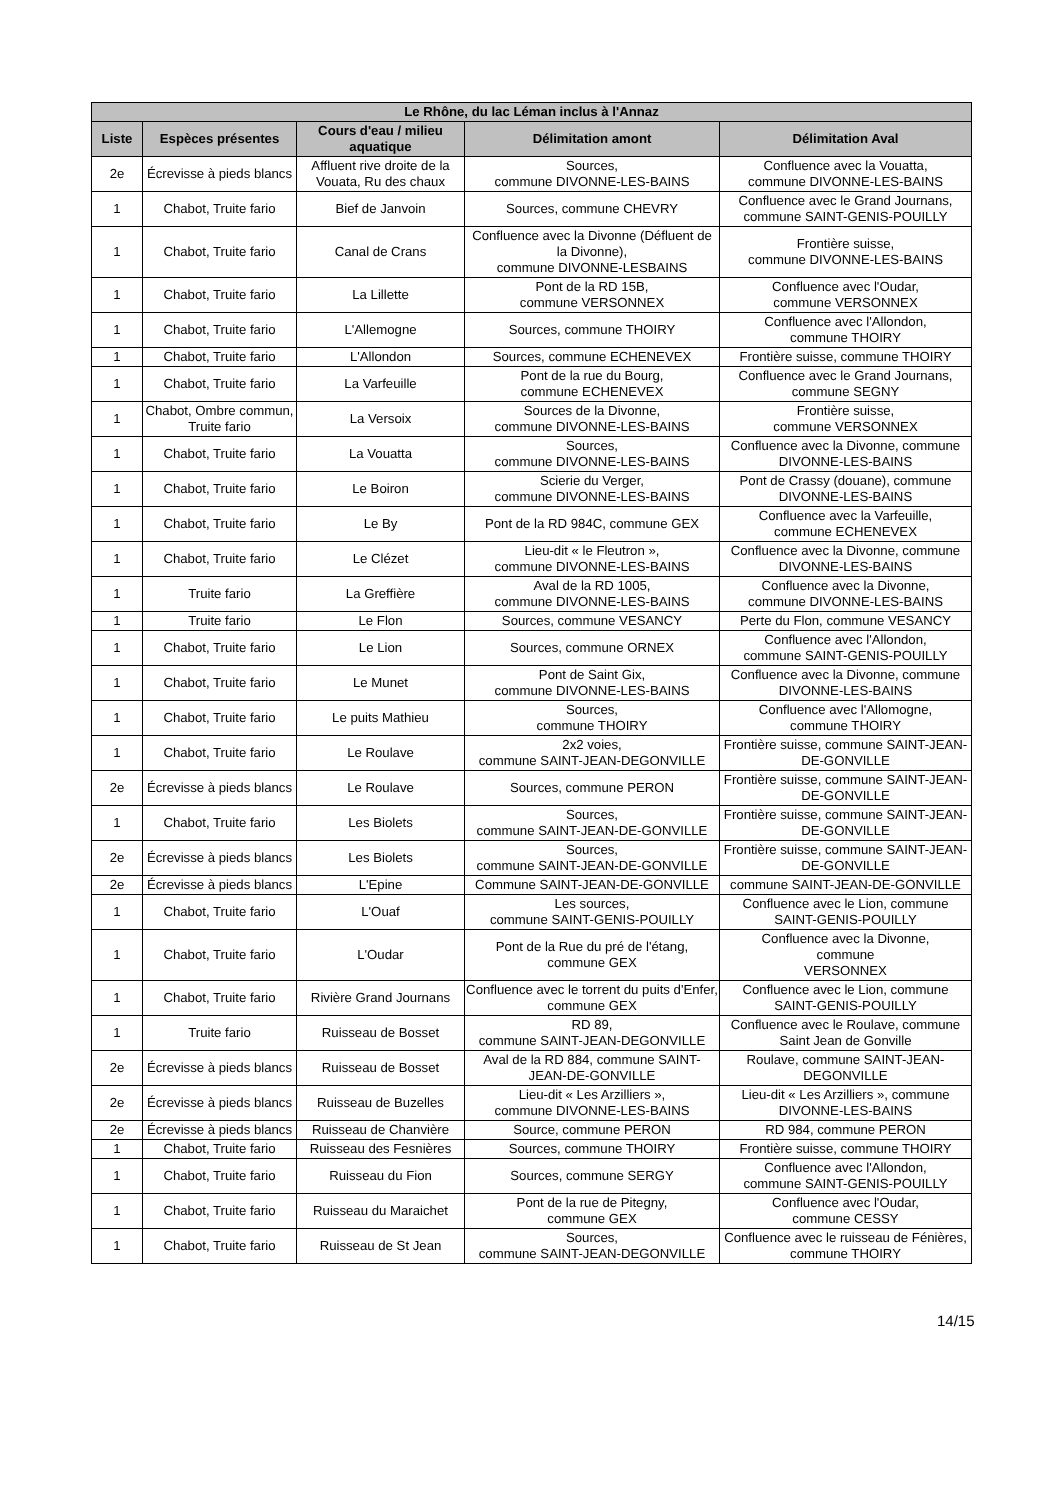| Le Rhône, du lac Léman inclus à l'Annaz | | | | |
| --- | --- | --- | --- | --- |
| Liste | Espèces présentes | Cours d'eau / milieu aquatique | Délimitation amont | Délimitation Aval |
| 2e | Écrevisse à pieds blancs | Affluent rive droite de la Vouata, Ru des chaux | Sources, commune DIVONNE-LES-BAINS | Confluence avec la Vouatta, commune DIVONNE-LES-BAINS |
| 1 | Chabot, Truite fario | Bief de Janvoin | Sources, commune CHEVRY | Confluence avec le Grand Journans, commune SAINT-GENIS-POUILLY |
| 1 | Chabot, Truite fario | Canal de Crans | Confluence avec la Divonne (Défluent de la Divonne), commune DIVONNE-LESBAINS | Frontière suisse, commune DIVONNE-LES-BAINS |
| 1 | Chabot, Truite fario | La Lillette | Pont de la RD 15B, commune VERSONNEX | Confluence avec l'Oudar, commune VERSONNEX |
| 1 | Chabot, Truite fario | L'Allemogne | Sources, commune THOIRY | Confluence avec l'Allondon, commune THOIRY |
| 1 | Chabot, Truite fario | L'Allondon | Sources, commune ECHENEVEX | Frontière suisse, commune THOIRY |
| 1 | Chabot, Truite fario | La Varfeuille | Pont de la rue du Bourg, commune ECHENEVEX | Confluence avec le Grand Journans, commune SEGNY |
| 1 | Chabot, Ombre commun, Truite fario | La Versoix | Sources de la Divonne, commune DIVONNE-LES-BAINS | Frontière suisse, commune VERSONNEX |
| 1 | Chabot, Truite fario | La Vouatta | Sources, commune DIVONNE-LES-BAINS | Confluence avec la Divonne, commune DIVONNE-LES-BAINS |
| 1 | Chabot, Truite fario | Le Boiron | Scierie du Verger, commune DIVONNE-LES-BAINS | Pont de Crassy (douane), commune DIVONNE-LES-BAINS |
| 1 | Chabot, Truite fario | Le By | Pont de la RD 984C, commune GEX | Confluence avec la Varfeuille, commune ECHENEVEX |
| 1 | Chabot, Truite fario | Le Clézet | Lieu-dit « le Fleutron », commune DIVONNE-LES-BAINS | Confluence avec la Divonne, commune DIVONNE-LES-BAINS |
| 1 | Truite fario | La Greffière | Aval de la RD 1005, commune DIVONNE-LES-BAINS | Confluence avec la Divonne, commune DIVONNE-LES-BAINS |
| 1 | Truite fario | Le Flon | Sources, commune VESANCY | Perte du Flon, commune VESANCY |
| 1 | Chabot, Truite fario | Le Lion | Sources, commune ORNEX | Confluence avec l'Allondon, commune SAINT-GENIS-POUILLY |
| 1 | Chabot, Truite fario | Le Munet | Pont de Saint Gix, commune DIVONNE-LES-BAINS | Confluence avec la Divonne, commune DIVONNE-LES-BAINS |
| 1 | Chabot, Truite fario | Le puits Mathieu | Sources, commune THOIRY | Confluence avec l'Allomogne, commune THOIRY |
| 1 | Chabot, Truite fario | Le Roulave | 2x2 voies, commune SAINT-JEAN-DEGONVILLE | Frontière suisse, commune SAINT-JEAN-DE-GONVILLE |
| 2e | Écrevisse à pieds blancs | Le Roulave | Sources, commune PERON | Frontière suisse, commune SAINT-JEAN-DE-GONVILLE |
| 1 | Chabot, Truite fario | Les Biolets | Sources, commune SAINT-JEAN-DE-GONVILLE | Frontière suisse, commune SAINT-JEAN-DE-GONVILLE |
| 2e | Écrevisse à pieds blancs | Les Biolets | Sources, commune SAINT-JEAN-DE-GONVILLE | Frontière suisse, commune SAINT-JEAN-DE-GONVILLE |
| 2e | Écrevisse à pieds blancs | L'Epine | Commune SAINT-JEAN-DE-GONVILLE | commune SAINT-JEAN-DE-GONVILLE |
| 1 | Chabot, Truite fario | L'Ouaf | Les sources, commune SAINT-GENIS-POUILLY | Confluence avec le Lion, commune SAINT-GENIS-POUILLY |
| 1 | Chabot, Truite fario | L'Oudar | Pont de la Rue du pré de l'étang, commune GEX | Confluence avec la Divonne, commune VERSONNEX |
| 1 | Chabot, Truite fario | Rivière Grand Journans | Confluence avec le torrent du puits d'Enfer, commune GEX | Confluence avec le Lion, commune SAINT-GENIS-POUILLY |
| 1 | Truite fario | Ruisseau de Bosset | RD 89, commune SAINT-JEAN-DEGONVILLE | Confluence avec le Roulave, commune Saint Jean de Gonville |
| 2e | Écrevisse à pieds blancs | Ruisseau de Bosset | Aval de la RD 884, commune SAINT-JEAN-DE-GONVILLE | Roulave, commune SAINT-JEAN-DEGONVILLE |
| 2e | Écrevisse à pieds blancs | Ruisseau de Buzelles | Lieu-dit « Les Arzilliers », commune DIVONNE-LES-BAINS | Lieu-dit « Les Arzilliers », commune DIVONNE-LES-BAINS |
| 2e | Écrevisse à pieds blancs | Ruisseau de Chanvière | Source, commune PERON | RD 984, commune PERON |
| 1 | Chabot, Truite fario | Ruisseau des Fesnières | Sources, commune THOIRY | Frontière suisse, commune THOIRY |
| 1 | Chabot, Truite fario | Ruisseau du Fion | Sources, commune SERGY | Confluence avec l'Allondon, commune SAINT-GENIS-POUILLY |
| 1 | Chabot, Truite fario | Ruisseau du Maraichet | Pont de la rue de Pitegny, commune GEX | Confluence avec l'Oudar, commune CESSY |
| 1 | Chabot, Truite fario | Ruisseau de St Jean | Sources, commune SAINT-JEAN-DEGONVILLE | Confluence avec le ruisseau de Fénières, commune THOIRY |
14/15